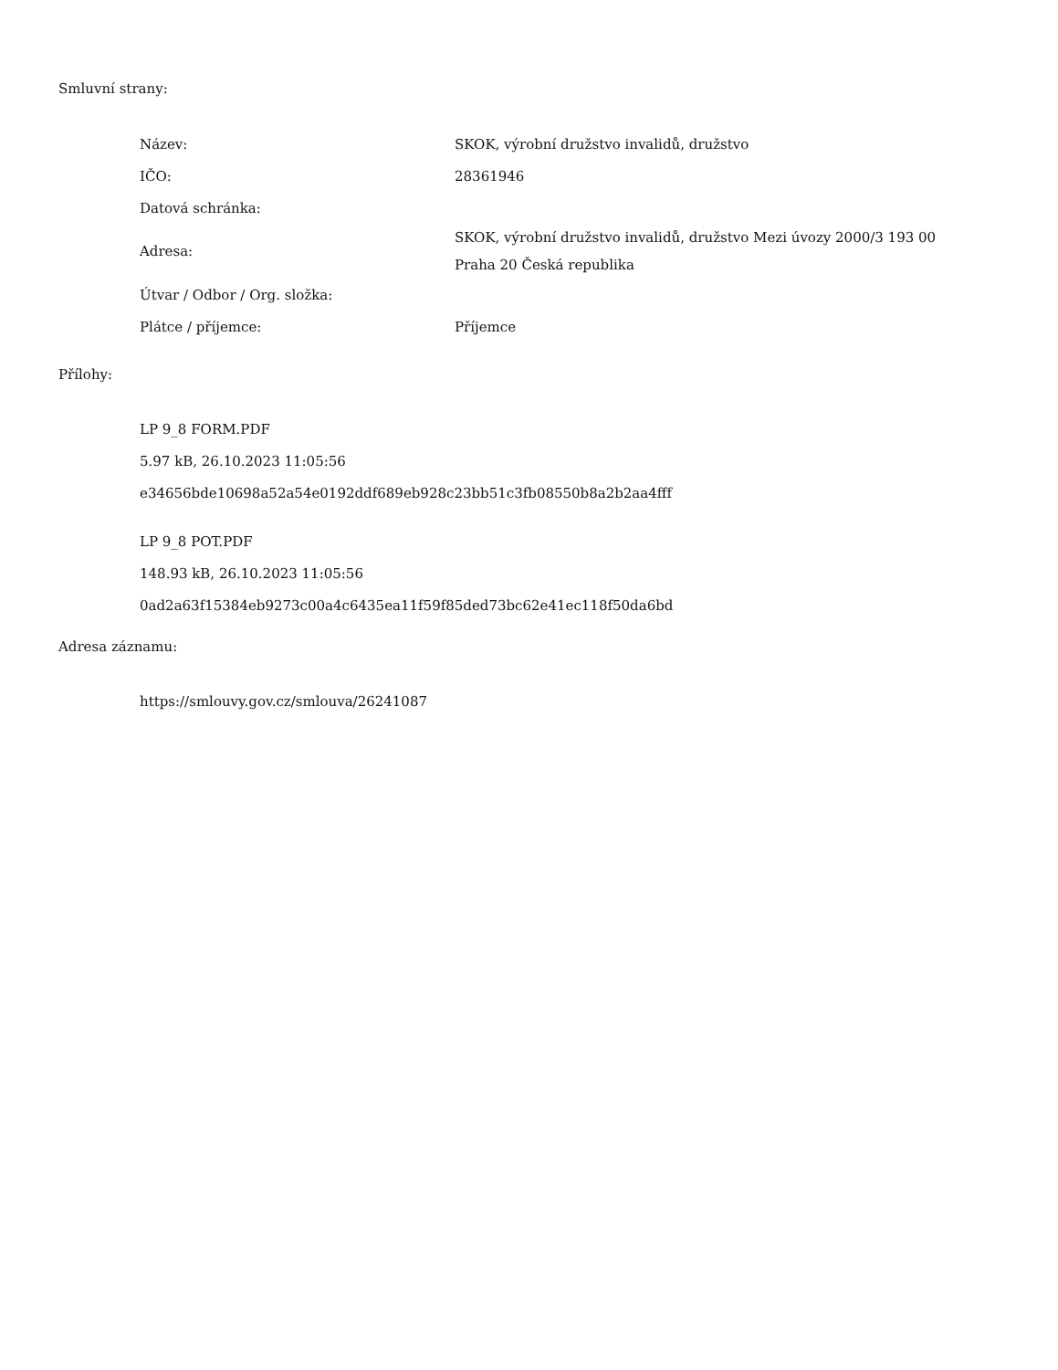Smluvní strany:
| Název: | SKOK, výrobní družstvo invalidů, družstvo |
| IČO: | 28361946 |
| Datová schránka: | |
| Adresa: | SKOK, výrobní družstvo invalidů, družstvo Mezi úvozy 2000/3 193 00 Praha 20 Česká republika |
| Útvar / Odbor / Org. složka: | |
| Plátce / příjemce: | Příjemce |
Přílohy:
LP 9_8 FORM.PDF
5.97 kB, 26.10.2023 11:05:56
e34656bde10698a52a54e0192ddf689eb928c23bb51c3fb08550b8a2b2aa4fff
LP 9_8 POT.PDF
148.93 kB, 26.10.2023 11:05:56
0ad2a63f15384eb9273c00a4c6435ea11f59f85ded73bc62e41ec118f50da6bd
Adresa záznamu:
https://smlouvy.gov.cz/smlouva/26241087